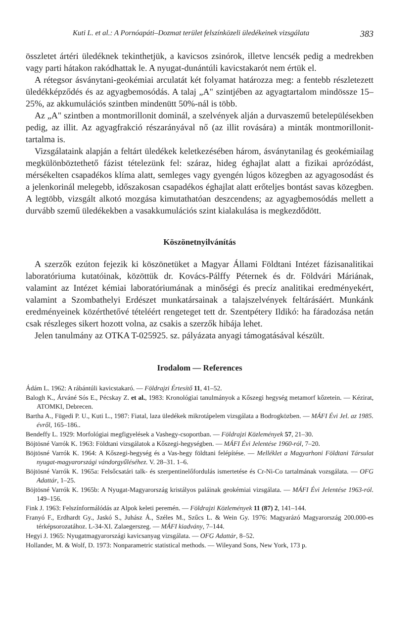Kuti L. et al.: A Pornóapáti–Dozmat terület felszínközeli üledékeinek vizsgálata 383
összletet ártéri üledéknek tekinthetjük, a kavicsos zsinórok, illetve lencsék pedig a medrekben vagy parti hátakon rakódhattak le. A nyugat-dunántúli kavicstakarót nem értük el.
A rétegsor ásványtani-geokémiai arculatát két folyamat határozza meg: a fentebb részletezett üledékképződés és az agyagbemosódás. A talaj „A" szintjében az agyagtartalom mindössze 15–25%, az akkumulációs szintben mindenütt 50%-nál is több.
Az „A" szintben a montmorillonit dominál, a szelvények alján a durvaszemű betelepülésekben pedig, az illit. Az agyagfrakció részarányával nő (az illit rovására) a minták montmorillonit-tartalma is.
Vizsgálataink alapján a feltárt üledékek keletkezésében három, ásványtanilag és geokémiailag megkülönböztethető fázist tételezünk fel: száraz, hideg éghajlat alatt a fizikai aprózódást, mérsékelten csapadékos klíma alatt, semleges vagy gyengén lúgos közegben az agyagosodást és a jelenkorinál melegebb, időszakosan csapadékos éghajlat alatt erőteljes bontást savas közegben. A legtöbb, vizsgált alkotó mozgása kimutathatóan deszcendens; az agyagbemosódás mellett a durvább szemű üledékekben a vasakkumulációs szint kialakulása is megkezdődött.
Köszönetnyilvánítás
A szerzők ezúton fejezik ki köszönetüket a Magyar Állami Földtani Intézet fázisanalitikai laboratóriuma kutatóinak, közöttük dr. Kovács-Pálffy Péternek és dr. Földvári Máriának, valamint az Intézet kémiai laboratóriumának a minőségi és precíz analitikai eredményekért, valamint a Szombathelyi Erdészet munkatársainak a talajszelvények feltárásáért. Munkánk eredményeinek közérthetővé tételéért rengeteget tett dr. Szentpétery Ildikó: ha fáradozása netán csak részleges sikert hozott volna, az csakis a szerzők hibája lehet.
Jelen tanulmány az OTKA T-025925. sz. pályázata anyagi támogatásával készült.
Irodalom — References
Ádám L. 1962: A rábántúli kavicstakaró. — Földrajzi Értesítő 11, 41–52.
Balogh K., Árváné Sós E., Pécskay Z. et al., 1983: Kronológiai tanulmányok a Kőszegi hegység metamorf kőzetein. — Kézirat, ATOMKI, Debrecen.
Bartha A., Fügedi P. U., Kuti L., 1987: Fiatal, laza üledékek mikrotápelem vizsgálata a Bodrogközben. — MÁFI Évi Jel. az 1985. évről, 165–186..
Bendeffy L. 1929: Morfológiai megfigyelések a Vashegy-csoportban. — Földrajzi Közlemények 57, 21–30.
Böjtösné Varrók K. 1963: Földtani vizsgálatok a Kőszegi-hegységben. — MÁFI Évi Jelentése 1960-ról, 7–20.
Böjtösné Varrók K. 1964: A Kőszegi-hegység és a Vas-hegy földtani felépítése. — Melléklet a Magyarhoni Földtani Társulat nyugat-magyarországi vándorgyűléséhez. V. 28–31. 1–6.
Böjtösné Varrók K. 1965a: Felsőcsatári talk- és szerpentinelőfordulás ismertetése és Cr-Ni-Co tartalmának vozsgálata. — OFG Adattár, 1–25.
Böjtösné Varrók K. 1965b: A Nyugat-Magyarország kristályos paláinak geokémiai vizsgálata. — MÁFI Évi Jelentése 1963-ról. 149–156.
Fink J. 1963: Felszínformálódás az Alpok keleti peremén. — Földrajzi Közlemények 11 (87) 2, 141–144.
Franyó F., Erdhardt Gy., Jaskó S., Juhász Á., Széles M., Szűcs L. & Wein Gy. 1976: Magyarázó Magyarország 200.000-es térképsorozatához. L-34-XI. Zalaegerszeg. — MÁFI kiadvány, 7–144.
Hegyi J. 1965: Nyugatmagyarországi kavicsanyag vizsgálata. — OFG Adattár, 8–52.
Hollander, M. & Wolf, D. 1973: Nonparametric statistical methods. — Wileyand Sons, New York, 173 p.